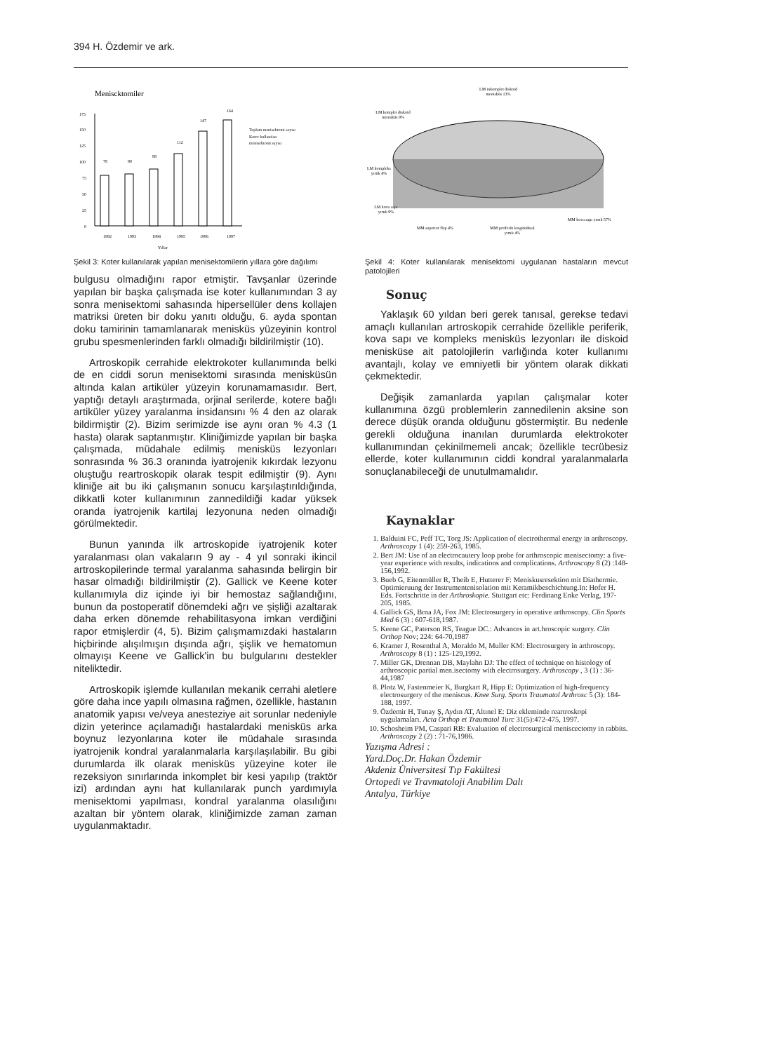394 H. Özdemir ve ark.
Meniscktomiler
0
25
50
75
100
125
150
175
78
80
88
112
147
164
1992
1993
1994
1995
1996
1997
Yıllar
Toplam menisektomi sayısı
Koter kullanılan
menisektomi sayısı
Şekil 3: Koter kullanılarak yapılan menisektomilerin yıllara göre dağılımı
bulgusu olmadığını rapor etmiştir. Tavşanlar üzerinde yapılan bir başka çalışmada ise koter kullanımından 3 ay sonra menisektomi sahasında hipersellüler dens kollajen matriksi üreten bir doku yanıtı olduğu, 6. ayda spontan doku tamirinin tamamlanarak menisküs yüzeyinin kontrol grubu spesmenlerinden farklı olmadığı bildirilmiştir (10).
Artroskopik cerrahide elektrokoter kullanımında belki de en ciddi sorun menisektomi sırasında menisküsün altında kalan artiküler yüzeyin korunamamasıdır. Bert, yaptığı detaylı araştırmada, orjinal serilerde, kotere bağlı artiküler yüzey yaralanma insidansını % 4 den az olarak bildirmiştir (2). Bizim serimizde ise aynı oran % 4.3 (1 hasta) olarak saptanmıştır. Kliniğimizde yapılan bir başka çalışmada, müdahale edilmiş menisküs lezyonları sonrasında % 36.3 oranında iyatrojenik kıkırdak lezyonu oluştuğu reartroskopik olarak tespit edilmiştir (9). Aynı kliniğe ait bu iki çalışmanın sonucu karşılaştırıldığında, dikkatli koter kullanımının zannedildiği kadar yüksek oranda iyatrojenik kartilaj lezyonuna neden olmadığı görülmektedir.
Bunun yanında ilk artroskopide iyatrojenik koter yaralanması olan vakaların 9 ay - 4 yıl sonraki ikincil artroskopilerinde termal yaralanma sahasında belirgin bir hasar olmadığı bildirilmiştir (2). Gallick ve Keene koter kullanımıyla diz içinde iyi bir hemostaz sağlandığını, bunun da postoperatif dönemdeki ağrı ve şişliği azaltarak daha erken dönemde rehabilitasyona imkan verdiğini rapor etmişlerdir (4, 5). Bizim çalışmamızdaki hastaların hiçbirinde alışılmışın dışında ağrı, şişlik ve hematomun olmayışı Keene ve Gallick'in bu bulgularını destekler niteliktedir.
Artroskopik işlemde kullanılan mekanik cerrahi aletlere göre daha ince yapılı olmasına rağmen, özellikle, hastanın anatomik yapısı ve/veya anesteziye ait sorunlar nedeniyle dizin yeterince açılamadığı hastalardaki menisküs arka boynuz lezyonlarına koter ile müdahale sırasında iyatrojenik kondral yaralanmalarla karşılaşılabilir. Bu gibi durumlarda ilk olarak menisküs yüzeyine koter ile rezeksiyon sınırlarında inkomplet bir kesi yapılıp (traktör izi) ardından aynı hat kullanılarak punch yardımıyla menisektomi yapılması, kondral yaralanma olasılığını azaltan bir yöntem olarak, kliniğimizde zaman zaman uygulanmaktadır.
LM inkomplet diskoid
menisküs 13%
LM komplet diskoid
menisküs 9%
LM kompleks
yırtık 4%
LM kova sapı
yırtık 9%
MM kova sapı yırtık 57%
MM superior flep 4%
MM periferik longitudinal
yırtık 4%
Şekil 4: Koter kullanılarak menisektomi uygulanan hastaların mevcut patolojileri
Sonuç
Yaklaşık 60 yıldan beri gerek tanısal, gerekse tedavi amaçlı kullanılan artroskopik cerrahide özellikle periferik, kova sapı ve kompleks menisküs lezyonları ile diskoid menisküse ait patolojilerin varlığında koter kullanımı avantajlı, kolay ve emniyetli bir yöntem olarak dikkati çekmektedir.
Değişik zamanlarda yapılan çalışmalar koter kullanımına özgü problemlerin zannedilenin aksine son derece düşük oranda olduğunu göstermiştir. Bu nedenle gerekli olduğuna inanılan durumlarda elektrokoter kullanımından çekinilmemeli ancak; özellikle tecrübesiz ellerde, koter kullanımının ciddi kondral yaralanmalarla sonuçlanabileceği de unutulmamalıdır.
Kaynaklar
1. Balduini FC, Peff TC, Torg JS: Application of electrothermal energy in arthroscopy. Arthroscopy 1 (4): 259-263, 1985.
2. Bert JM: Use of an electrocautery loop probe for arthroscopic menisectomy: a five-year experience with results, indications and complications. Arthroscopy 8 (2) :148-156,1992.
3. Bueb G, Eitenmüller R, Theib E, Hutterer F: Meniskusresektion mit Diathermie. Optimieruung der Instrumentenisolation mit Keramikbeschichtung.In: Hofer H. Eds. Fortschritte in der Arthroskopie. Stuttgart etc: Ferdinang Enke Verlag, 197-205, 1985.
4. Gallick GS, Brna JA, Fox JM: Electrosurgery in operative arthroscopy. Clin Sports Med 6 (3) : 607-618,1987.
5. Keene GC, Paterson RS, Teague DC.: Advances in art.hroscopic surgery. Clin Orthop Nov; 224: 64-70,1987
6. Kramer J, Rosenthal A, Moraldo M, Muller KM: Electrosurgery in arthroscopy. Arthroscopy 8 (1) : 125-129,1992.
7. Miller GK, Drennan DB, Maylahn DJ: The effect of technique on histology of arthroscopic partial men.isectomy with electrosurgery. Arthroscopy , 3 (1) : 36-44,1987
8. Plotz W, Fastenmeier K, Burgkart R, Hipp E: Optimization of high-frequency electrosurgery of the meniscus. Knee Surg. Sports Traumatol Arthrosc 5 (3): 184-188, 1997.
9. Özdemir H, Tunay Ş, Aydın AT, Altınel E: Diz ekleminde reartroskopi uygulamaları. Acta Orthop et Traumatol Turc 31(5):472-475, 1997.
10. Schosheim PM, Caspari RB: Evaluation of electrosurgical meniscectomy in rabbits. Arthroscopy 2 (2) : 71-76,1986.
Yazışma Adresi :
Yard.Doç.Dr. Hakan Özdemir
Akdeniz Üniversitesi Tıp Fakültesi
Ortopedi ve Travmatoloji Anabilim Dalı
Antalya, Türkiye